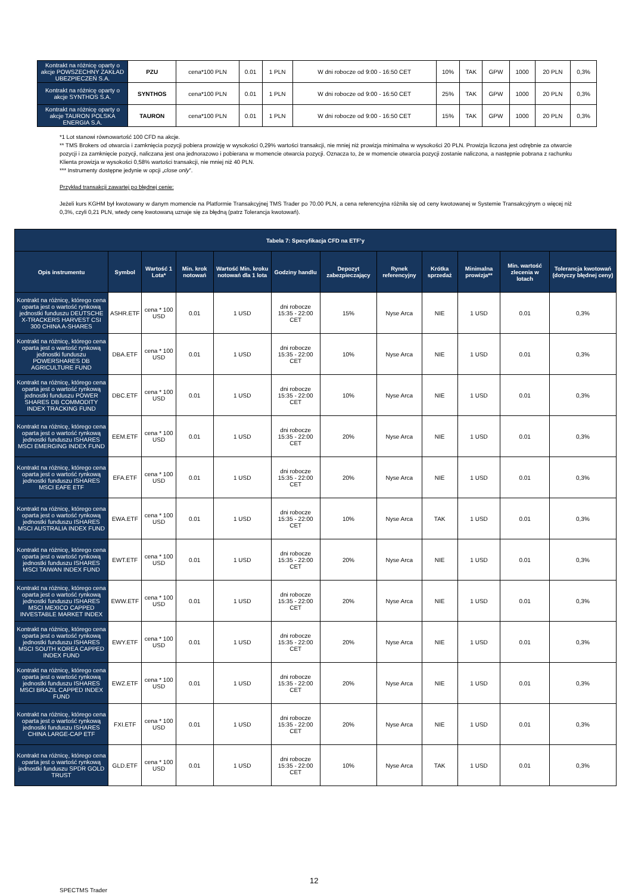| Kontrakt na różnicę oparty o akcje POWSZECHNY ZAKŁAD UBEZPIECZEŃ S.A. | PZU | cena*100 PLN | 0.01 | 1 PLN | W dni robocze od 9:00 - 16:50 CET | 10% | TAK | GPW | 1000 | 20 PLN | 0,3% |
| Kontrakt na różnicę oparty o akcje SYNTHOS S.A. | SYNTHOS | cena*100 PLN | 0.01 | 1 PLN | W dni robocze od 9:00 - 16:50 CET | 25% | TAK | GPW | 1000 | 20 PLN | 0,3% |
| Kontrakt na różnicę oparty o akcje TAURON POLSKA ENERGIA S.A. | TAURON | cena*100 PLN | 0.01 | 1 PLN | W dni robocze od 9:00 - 16:50 CET | 15% | TAK | GPW | 1000 | 20 PLN | 0,3% |
*1 Lot stanowi równowartość 100 CFD na akcje.
** TMS Brokers od otwarcia i zamknięcia pozycji pobiera prowizję w wysokości 0,29% wartości transakcji, nie mniej niż prowizja minimalna w wysokości 20 PLN. Prowizja liczona jest odrębnie za otwarcie pozycji i za zamknięcie pozycji, naliczana jest ona jednorazowo i pobierana w momencie otwarcia pozycji. Oznacza to, że w momencie otwarcia pozycji zostanie naliczona, a następnie pobrana z rachunku Klienta prowizja w wysokości 0,58% wartości transakcji, nie mniej niż 40 PLN.
*** Instrumenty dostępne jedynie w opcji „close only”.
Przykład transakcji zawartej po błędnej cenie:
Jeżeli kurs KGHM był kwotowany w danym momencie na Platformie Transakcyjnej TMS Trader po 70.00 PLN, a cena referencyjna różniła się od ceny kwotowanej w Systemie Transakcyjnym o więcej niż 0,3%, czyli 0,21 PLN, wtedy cenę kwotowaną uznaje się za błędną (patrz Tolerancja kwotowań).
| Tabela 7: Specyfikacja CFD na ETF’y | | | | | | | | | | | |
| --- | --- | --- | --- | --- | --- | --- | --- | --- | --- | --- | --- |
| Opis instrumentu | Symbol | Wartość 1 Lota* | Min. krok notowań | Wartość Min. kroku notowań dla 1 lota | Godziny handlu | Depozyt zabezpieczający | Rynek referencyjny | Krótka sprzedaż | Minimalna prowizja** | Min. wartość zlecenia w lotach | Tolerancja kwotowań (dotyczy błędnej ceny) |
| Kontrakt na różnicę, którego cena oparta jest o wartość rynkową jednostki funduszu DEUTSCHE X-TRACKERS HARVEST CSI 300 CHINA A-SHARES | ASHR.ETF | cena * 100 USD | 0.01 | 1 USD | dni robocze 15:35 - 22:00 CET | 15% | Nyse Arca | NIE | 1 USD | 0.01 | 0,3% |
| Kontrakt na różnicę, którego cena oparta jest o wartość rynkową jednostki funduszu POWERSHARES DB AGRICULTURE FUND | DBA.ETF | cena * 100 USD | 0.01 | 1 USD | dni robocze 15:35 - 22:00 CET | 10% | Nyse Arca | NIE | 1 USD | 0.01 | 0,3% |
| Kontrakt na różnicę, którego cena oparta jest o wartość rynkową jednostki funduszu POWER SHARES DB COMMODITY INDEX TRACKING FUND | DBC.ETF | cena * 100 USD | 0.01 | 1 USD | dni robocze 15:35 - 22:00 CET | 10% | Nyse Arca | NIE | 1 USD | 0.01 | 0,3% |
| Kontrakt na różnicę, którego cena oparta jest o wartość rynkową jednostki funduszu ISHARES MSCI EMERGING INDEX FUND | EEM.ETF | cena * 100 USD | 0.01 | 1 USD | dni robocze 15:35 - 22:00 CET | 20% | Nyse Arca | NIE | 1 USD | 0.01 | 0,3% |
| Kontrakt na różnicę, którego cena oparta jest o wartość rynkową jednostki funduszu ISHARES MSCI EAFE ETF | EFA.ETF | cena * 100 USD | 0.01 | 1 USD | dni robocze 15:35 - 22:00 CET | 20% | Nyse Arca | NIE | 1 USD | 0.01 | 0,3% |
| Kontrakt na różnicę, którego cena oparta jest o wartość rynkową jednostki funduszu ISHARES MSCI AUSTRALIA INDEX FUND | EWA.ETF | cena * 100 USD | 0.01 | 1 USD | dni robocze 15:35 - 22:00 CET | 10% | Nyse Arca | TAK | 1 USD | 0.01 | 0,3% |
| Kontrakt na różnicę, którego cena oparta jest o wartość rynkową jednostki funduszu ISHARES MSCI TAIWAN INDEX FUND | EWT.ETF | cena * 100 USD | 0.01 | 1 USD | dni robocze 15:35 - 22:00 CET | 20% | Nyse Arca | NIE | 1 USD | 0.01 | 0,3% |
| Kontrakt na różnicę, którego cena oparta jest o wartość rynkową jednostki funduszu ISHARES MSCI MEXICO CAPPED INVESTABLE MARKET INDEX | EWW.ETF | cena * 100 USD | 0.01 | 1 USD | dni robocze 15:35 - 22:00 CET | 20% | Nyse Arca | NIE | 1 USD | 0.01 | 0,3% |
| Kontrakt na różnicę, którego cena oparta jest o wartość rynkową jednostki funduszu ISHARES MSCI SOUTH KOREA CAPPED INDEX FUND | EWY.ETF | cena * 100 USD | 0.01 | 1 USD | dni robocze 15:35 - 22:00 CET | 20% | Nyse Arca | NIE | 1 USD | 0.01 | 0,3% |
| Kontrakt na różnicę, którego cena oparta jest o wartość rynkową jednostki funduszu ISHARES MSCI BRAZIL CAPPED INDEX FUND | EWZ.ETF | cena * 100 USD | 0.01 | 1 USD | dni robocze 15:35 - 22:00 CET | 20% | Nyse Arca | NIE | 1 USD | 0.01 | 0,3% |
| Kontrakt na różnicę, którego cena oparta jest o wartość rynkową jednostki funduszu ISHARES CHINA LARGE-CAP ETF | FXI.ETF | cena * 100 USD | 0.01 | 1 USD | dni robocze 15:35 - 22:00 CET | 20% | Nyse Arca | NIE | 1 USD | 0.01 | 0,3% |
| Kontrakt na różnicę, którego cena oparta jest o wartość rynkową jednostki funduszu SPDR GOLD TRUST | GLD.ETF | cena * 100 USD | 0.01 | 1 USD | dni robocze 15:35 - 22:00 CET | 10% | Nyse Arca | TAK | 1 USD | 0.01 | 0,3% |
12
SPECTMS Trader